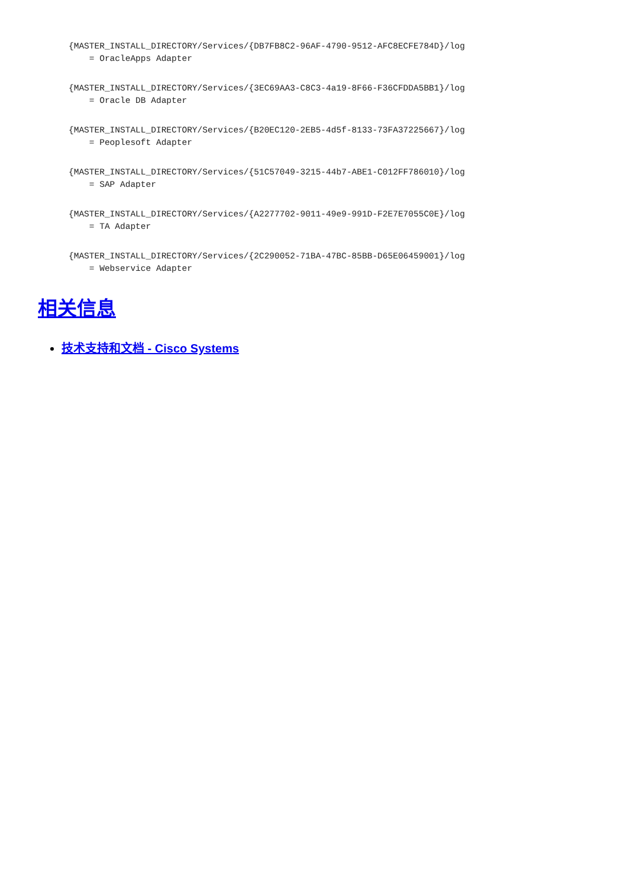{MASTER_INSTALL_DIRECTORY/Services/{DB7FB8C2-96AF-4790-9512-AFC8ECFE784D}/log
    = OracleApps Adapter
{MASTER_INSTALL_DIRECTORY/Services/{3EC69AA3-C8C3-4a19-8F66-F36CFDDA5BB1}/log
    = Oracle DB Adapter
{MASTER_INSTALL_DIRECTORY/Services/{B20EC120-2EB5-4d5f-8133-73FA37225667}/log
    = Peoplesoft Adapter
{MASTER_INSTALL_DIRECTORY/Services/{51C57049-3215-44b7-ABE1-C012FF786010}/log
    = SAP Adapter
{MASTER_INSTALL_DIRECTORY/Services/{A2277702-9011-49e9-991D-F2E7E7055C0E}/log
    = TA Adapter
{MASTER_INSTALL_DIRECTORY/Services/{2C290052-71BA-47BC-85BB-D65E06459001}/log
    = Webservice Adapter
相关信息
技术支持和文档 - Cisco Systems